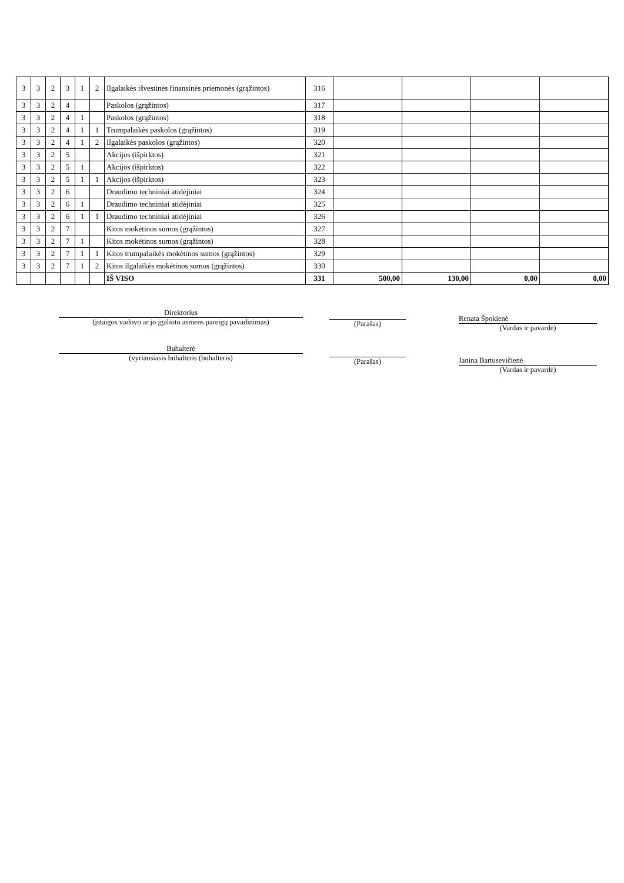| 3 | 3 | 2 | 3 | 1 | 2 | Ilgalaikės išvestinės finansinės priemonės (grąžintos) | 316 | | | | |
| 3 | 3 | 2 | 4 | | | Paskolos (grąžintos) | 317 | | | | |
| 3 | 3 | 2 | 4 | 1 | | Paskolos (grąžintos) | 318 | | | | |
| 3 | 3 | 2 | 4 | 1 | 1 | Trumpalaikės paskolos (grąžintos) | 319 | | | | |
| 3 | 3 | 2 | 4 | 1 | 2 | Ilgalaikės paskolos (grąžintos) | 320 | | | | |
| 3 | 3 | 2 | 5 | | | Akcijos (išpirktos) | 321 | | | | |
| 3 | 3 | 2 | 5 | 1 | | Akcijos (išpirktos) | 322 | | | | |
| 3 | 3 | 2 | 5 | 1 | 1 | Akcijos (išpirktos) | 323 | | | | |
| 3 | 3 | 2 | 6 | | | Draudimo techniniai atidėjiniai | 324 | | | | |
| 3 | 3 | 2 | 6 | 1 | | Draudimo techniniai atidėjiniai | 325 | | | | |
| 3 | 3 | 2 | 6 | 1 | 1 | Draudimo techniniai atidėjiniai | 326 | | | | |
| 3 | 3 | 2 | 7 | | | Kitos mokėtinos sumos (grąžintos) | 327 | | | | |
| 3 | 3 | 2 | 7 | 1 | | Kitos mokėtinos sumos (grąžintos) | 328 | | | | |
| 3 | 3 | 2 | 7 | 1 | 1 | Kitos trumpalaikės mokėtinos sumos (grąžintos) | 329 | | | | |
| 3 | 3 | 2 | 7 | 1 | 2 | Kitos ilgalaikės mokėtinos sumos (grąžintos) | 330 | | | | |
| | | | | | | IŠ VISO | 331 | 500,00 | 130,00 | 0,00 | 0,00 |
Direktorius
(įstaigos vadovo ar jo įgalioto asmens pareigų pavadinimas)
Buhalterė
(vyriausiasis buhalteris (buhalteris)
(Parašas)
(Parašas)
Renata Špokienė
(Vardas ir pavardė)
Janina Bartusevičienė
(Vardas ir pavardė)